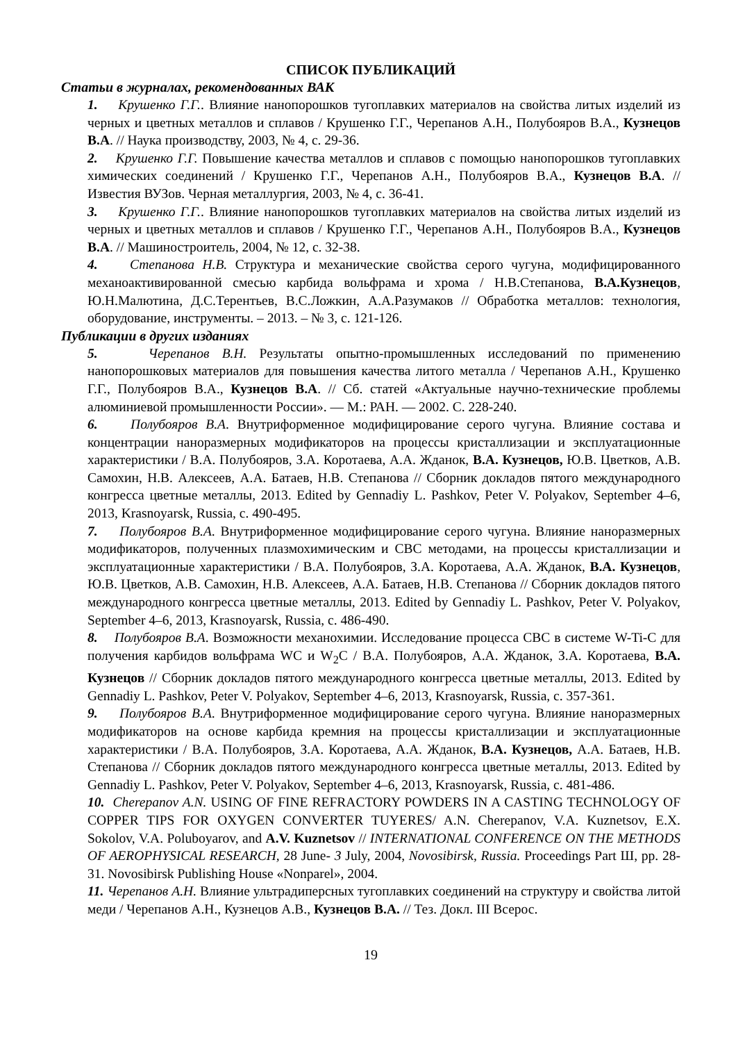СПИСОК ПУБЛИКАЦИЙ
Статьи в журналах, рекомендованных ВАК
1. Крушенко Г.Г.. Влияние нанопорошков тугоплавких материалов на свойства литых изделий из черных и цветных металлов и сплавов / Крушенко Г.Г., Черепанов А.Н., Полубояров В.А., Кузнецов В.А. // Наука производству, 2003, № 4, с. 29-36.
2. Крушенко Г.Г. Повышение качества металлов и сплавов с помощью нанопорошков тугоплавких химических соединений / Крушенко Г.Г., Черепанов А.Н., Полубояров В.А., Кузнецов В.А. // Известия ВУЗов. Черная металлургия, 2003, № 4, с. 36-41.
3. Крушенко Г.Г.. Влияние нанопорошков тугоплавких материалов на свойства литых изделий из черных и цветных металлов и сплавов / Крушенко Г.Г., Черепанов А.Н., Полубояров В.А., Кузнецов В.А. // Машиностроитель, 2004, № 12, с. 32-38.
4. Степанова Н.В. Структура и механические свойства серого чугуна, модифицированного механоактивированной смесью карбида вольфрама и хрома / Н.В.Степанова, В.А.Кузнецов, Ю.Н.Малютина, Д.С.Терентьев, В.С.Ложкин, А.А.Разумаков // Обработка металлов: технология, оборудование, инструменты. – 2013. – № 3, с. 121-126.
Публикации в других изданиях
5. Черепанов В.Н. Результаты опытно-промышленных исследований по применению нанопорошковых материалов для повышения качества литого металла / Черепанов А.Н., Крушенко Г.Г., Полубояров В.А., Кузнецов В.А. // Сб. статей «Актуальные научно-технические проблемы алюминиевой промышленности России». — М.: РАН. — 2002. С. 228-240.
6. Полубояров В.А. Внутриформенное модифицирование серого чугуна. Влияние состава и концентрации наноразмерных модификаторов на процессы кристаллизации и эксплуатационные характеристики / В.А. Полубояров, З.А. Коротаева, А.А. Жданок, В.А. Кузнецов, Ю.В. Цветков, А.В. Самохин, Н.В. Алексеев, А.А. Батаев, Н.В. Степанова // Сборник докладов пятого международного конгресса цветные металлы, 2013. Edited by Gennadiy L. Pashkov, Peter V. Polyakov, September 4–6, 2013, Krasnoyarsk, Russia, с. 490-495.
7. Полубояров В.А. Внутриформенное модифицирование серого чугуна. Влияние наноразмерных модификаторов, полученных плазмохимическим и СВС методами, на процессы кристаллизации и эксплуатационные характеристики / В.А. Полубояров, З.А. Коротаева, А.А. Жданок, В.А. Кузнецов, Ю.В. Цветков, А.В. Самохин, Н.В. Алексеев, А.А. Батаев, Н.В. Степанова // Сборник докладов пятого международного конгресса цветные металлы, 2013. Edited by Gennadiy L. Pashkov, Peter V. Polyakov, September 4–6, 2013, Krasnoyarsk, Russia, с. 486-490.
8. Полубояров В.А. Возможности механохимии. Исследование процесса СВС в системе W-Ti-C для получения карбидов вольфрама WC и W<sub>2</sub>C / В.А. Полубояров, А.А. Жданок, З.А. Коротаева, В.А. Кузнецов // Сборник докладов пятого международного конгресса цветные металлы, 2013. Edited by Gennadiy L. Pashkov, Peter V. Polyakov, September 4–6, 2013, Krasnoyarsk, Russia, с. 357-361.
9. Полубояров В.А. Внутриформенное модифицирование серого чугуна. Влияние наноразмерных модификаторов на основе карбида кремния на процессы кристаллизации и эксплуатационные характеристики / В.А. Полубояров, З.А. Коротаева, А.А. Жданок, В.А. Кузнецов, А.А. Батаев, Н.В. Степанова // Сборник докладов пятого международного конгресса цветные металлы, 2013. Edited by Gennadiy L. Pashkov, Peter V. Polyakov, September 4–6, 2013, Krasnoyarsk, Russia, с. 481-486.
10. Cherepanov A.N. USING OF FINE REFRACTORY POWDERS IN A CASTING TECHNOLOGY OF COPPER TIPS FOR OXYGEN CONVERTER TUYERES/ A.N. Cherepanov, V.A. Kuznetsov, E.X. Sokolov, V.A. Poluboyarov, and A.V. Kuznetsov // INTERNATIONAL CONFERENCE ON THE METHODS OF AEROPHYSICAL RESEARCH, 28 June- 3 July, 2004, Novosibirsk, Russia. Proceedings Part Ш, pp. 28-31. Novosibirsk Publishing House «Nonparel», 2004.
11. Черепанов А.Н. Влияние ультрадиперсных тугоплавких соединений на структуру и свойства литой меди / Черепанов А.Н., Кузнецов А.В., Кузнецов В.А. // Тез. Докл. III Всерос.
19